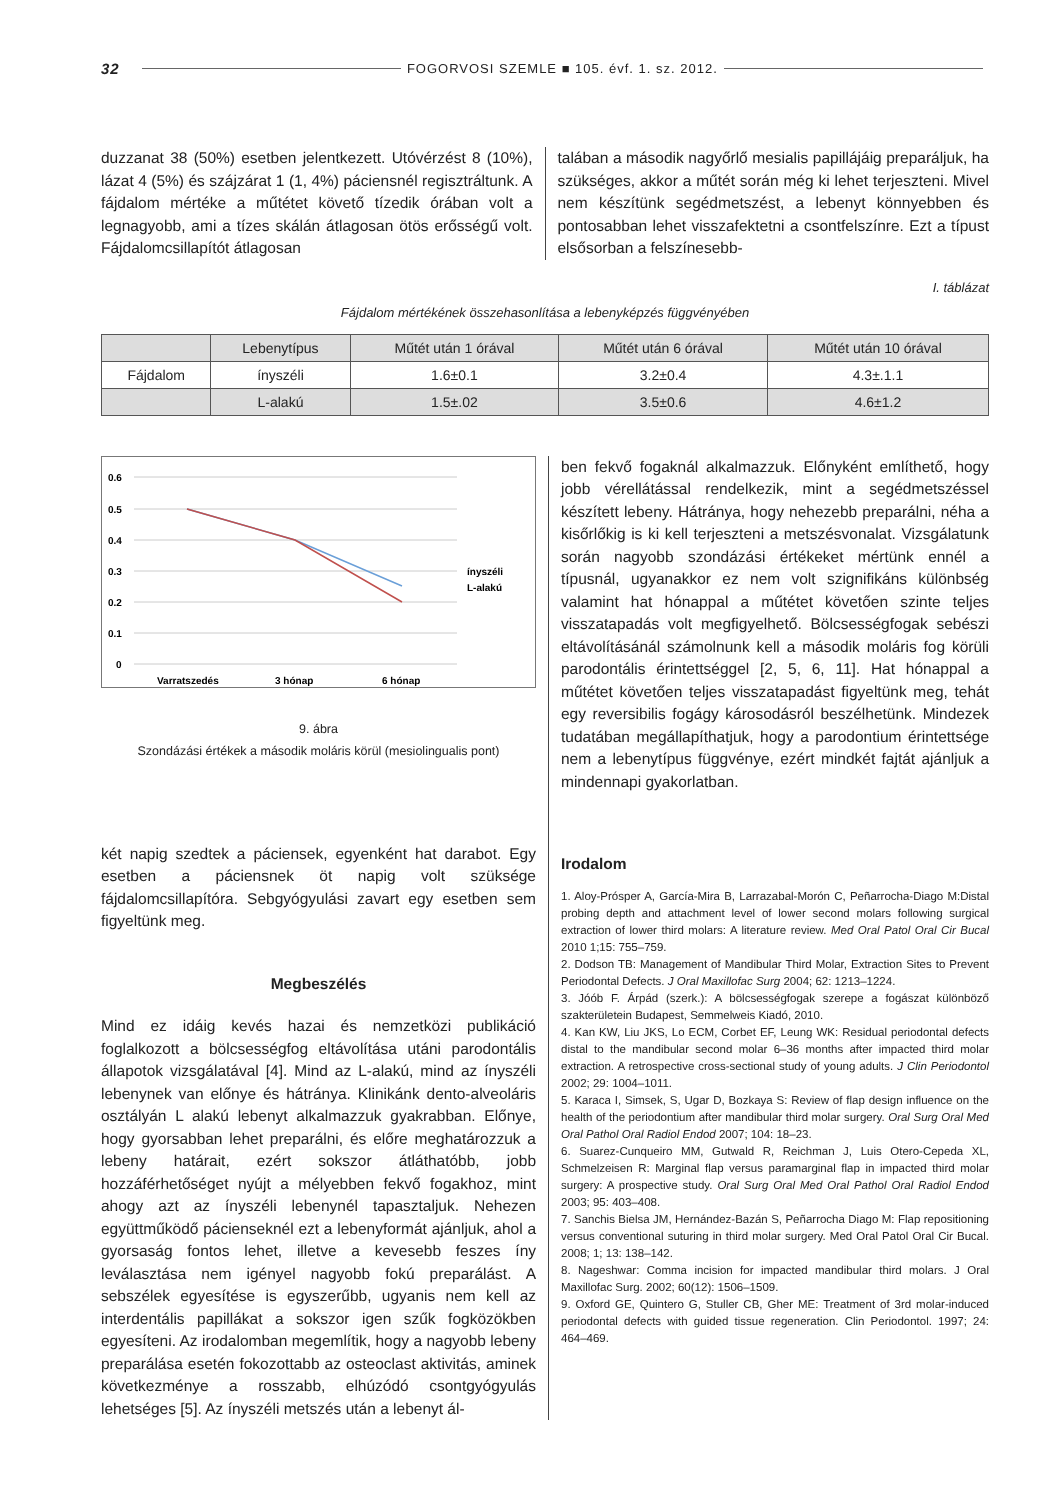32 FOGORVOSI SZEMLE ■ 105. évf. 1. sz. 2012.
duzzanat 38 (50%) esetben jelentkezett. Utóvérzést 8 (10%), lázat 4 (5%) és szájzárat 1 (1, 4%) páciensnél regisztráltunk. A fájdalom mértéke a műtétet követő tízedik órában volt a legnagyobb, ami a tízes skálán átlagosan ötös erősségű volt. Fájdalomcsillapítót átlagosan
talában a második nagyőrlő mesialis papillájáig preparáljuk, ha szükséges, akkor a műtét során még ki lehet terjeszteni. Mivel nem készítünk segédmetszést, a lebenyt könnyebben és pontosabban lehet visszafektetni a csontfelszínre. Ezt a típust elsősorban a felszínesebb-
I. táblázat
Fájdalom mértékének összehasonlítása a lebenyképzés függvényében
| | Lebenytípus | Műtét után 1 órával | Műtét után 6 órával | Műtét után 10 órával |
| --- | --- | --- | --- | --- |
| Fájdalom | ínyszéli | 1.6±0.1 | 3.2±0.4 | 4.3±.1.1 |
| | L-alakú | 1.5±.02 | 3.5±0.6 | 4.6±1.2 |
0.6
0.5
0.4
0.3
0.2
0.1
0
Varratszedés
3 hónap
6 hónap
ínyszéli
L-alakú
9. ábra
Szondázási értékek a második moláris körül (mesiolingualis pont)
két napig szedtek a páciensek, egyenként hat darabot. Egy esetben a páciensnek öt napig volt szüksége fájdalomcsillapítóra. Sebgyógyulási zavart egy esetben sem figyeltünk meg.
Megbeszélés
Mind ez idáig kevés hazai és nemzetközi publikáció foglalkozott a bölcsességfog eltávolítása utáni parodontális állapotok vizsgálatával [4]. Mind az L-alakú, mind az ínyszéli lebenynek van előnye és hátránya. Klinikánk dento-alveoláris osztályán L alakú lebenyt alkalmazzuk gyakrabban. Előnye, hogy gyorsabban lehet preparálni, és előre meghatározzuk a lebeny határait, ezért sokszor átláthatóbb, jobb hozzáférhetőséget nyújt a mélyebben fekvő fogakhoz, mint ahogy azt az ínyszéli lebenynél tapasztaljuk. Nehezen együttműködő pácienseknél ezt a lebenyformát ajánljuk, ahol a gyorsaság fontos lehet, illetve a kevesebb feszes íny leválasztása nem igényel nagyobb fokú preparálást. A sebszélek egyesítése is egyszerűbb, ugyanis nem kell az interdentális papillákat a sokszor igen szűk fogközökben egyesíteni. Az irodalomban megemlítik, hogy a nagyobb lebeny preparálása esetén fokozottabb az osteoclast aktivitás, aminek következménye a rosszabb, elhúzódó csontgyógyulás lehetséges [5]. Az ínyszéli metszés után a lebenyt ál-
ben fekvő fogaknál alkalmazzuk. Előnyként említhető, hogy jobb vérellátással rendelkezik, mint a segédmetszéssel készített lebeny. Hátránya, hogy nehezebb preparálni, néha a kisőrlőkig is ki kell terjeszteni a metszésvonalat. Vizsgálatunk során nagyobb szondázási értékeket mértünk ennél a típusnál, ugyanakkor ez nem volt szignifikáns különbség valamint hat hónappal a műtétet követően szinte teljes visszatapadás volt megfigyelhető. Bölcsességfogak sebészi eltávolításánál számolnunk kell a második moláris fog körüli parodontális érintettséggel [2, 5, 6, 11]. Hat hónappal a műtétet követően teljes visszatapadást figyeltünk meg, tehát egy reversibilis fogágy károsodásról beszélhetünk. Mindezek tudatában megállapíthatjuk, hogy a parodontium érintettsége nem a lebenytípus függvénye, ezért mindkét fajtát ajánljuk a mindennapi gyakorlatban.
Irodalom
1. Aloy-Prósper A, García-Mira B, Larrazabal-Morón C, Peñarrocha-Diago M:Distal probing depth and attachment level of lower second molars following surgical extraction of lower third molars: A literature review. Med Oral Patol Oral Cir Bucal 2010 1;15: 755–759.
2. Dodson TB: Management of Mandibular Third Molar, Extraction Sites to Prevent Periodontal Defects. J Oral Maxillofac Surg 2004; 62: 1213–1224.
3. Jóób F. Árpád (szerk.): A bölcsességfogak szerepe a fogászat különböző szakterületein Budapest, Semmelweis Kiadó, 2010.
4. Kan KW, Liu JKS, Lo ECM, Corbet EF, Leung WK: Residual periodontal defects distal to the mandibular second molar 6–36 months after impacted third molar extraction. A retrospective cross-sectional study of young adults. J Clin Periodontol 2002; 29: 1004–1011.
5. Karaca I, Simsek, S, Ugar D, Bozkaya S: Review of flap design influence on the health of the periodontium after mandibular third molar surgery. Oral Surg Oral Med Oral Pathol Oral Radiol Endod 2007; 104: 18–23.
6. Suarez-Cunqueiro MM, Gutwald R, Reichman J, Luis Otero-Cepeda XL, Schmelzeisen R: Marginal flap versus paramarginal flap in impacted third molar surgery: A prospective study. Oral Surg Oral Med Oral Pathol Oral Radiol Endod 2003; 95: 403–408.
7. Sanchis Bielsa JM, Hernández-Bazán S, Peñarrocha Diago M: Flap repositioning versus conventional suturing in third molar surgery. Med Oral Patol Oral Cir Bucal. 2008; 1; 13: 138–142.
8. Nageshwar: Comma incision for impacted mandibular third molars. J Oral Maxillofac Surg. 2002; 60(12): 1506–1509.
9. Oxford GE, Quintero G, Stuller CB, Gher ME: Treatment of 3rd molar-induced periodontal defects with guided tissue regeneration. Clin Periodontol. 1997; 24: 464–469.